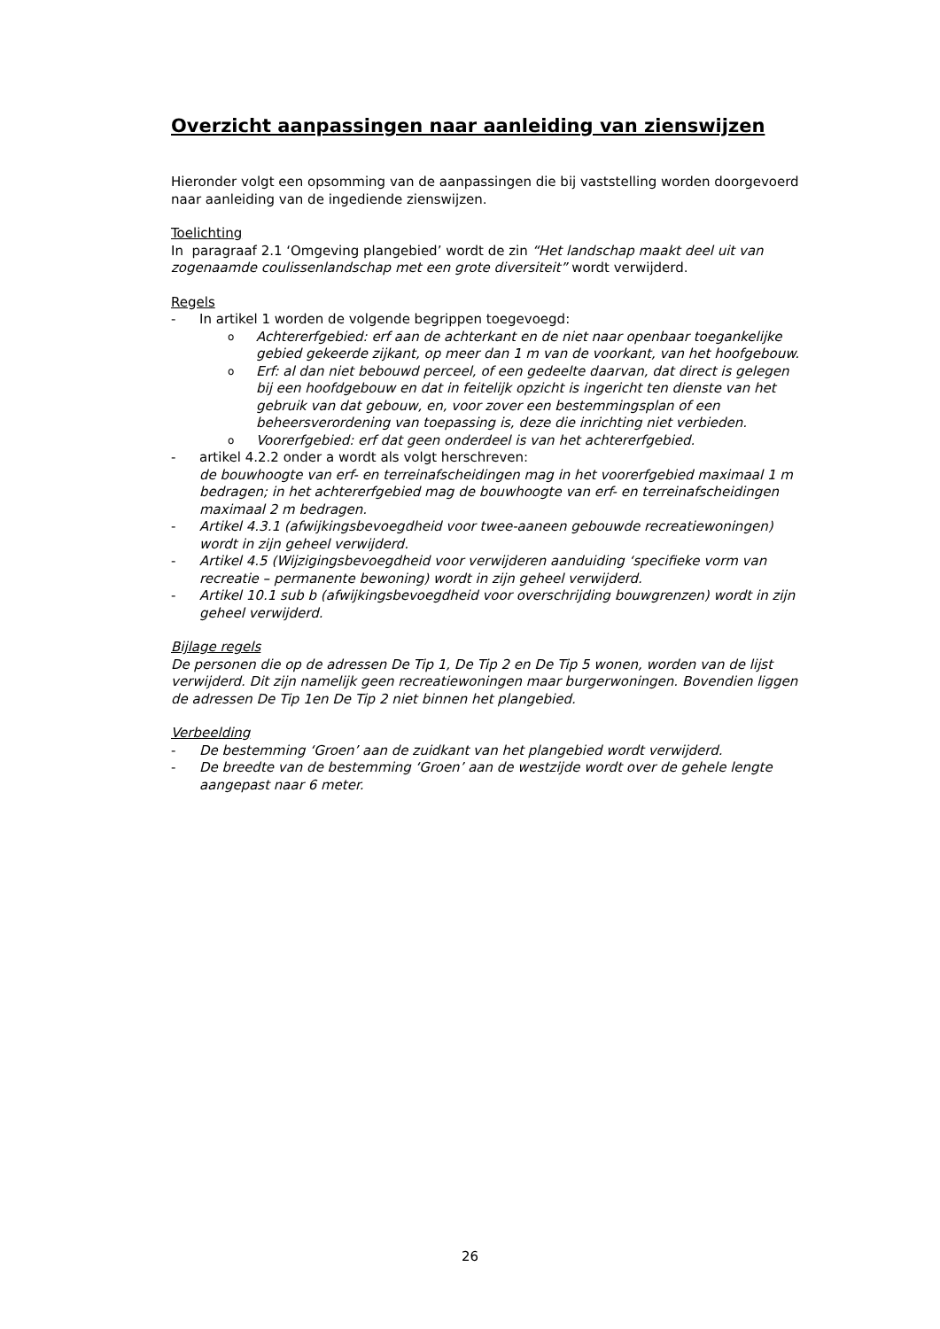Overzicht aanpassingen naar aanleiding van zienswijzen
Hieronder volgt een opsomming van de aanpassingen die bij vaststelling worden doorgevoerd naar aanleiding van de ingediende zienswijzen.
Toelichting
In paragraaf 2.1 ‘Omgeving plangebied’ wordt de zin “Het landschap maakt deel uit van zogenaamde coulissenlandschap met een grote diversiteit” wordt verwijderd.
Regels
- In artikel 1 worden de volgende begrippen toegevoegd:
o Achtererfgebied: erf aan de achterkant en de niet naar openbaar toegankelijke gebied gekeerde zijkant, op meer dan 1 m van de voorkant, van het hoofgebouw.
o Erf: al dan niet bebouwd perceel, of een gedeelte daarvan, dat direct is gelegen bij een hoofdgebouw en dat in feitelijk opzicht is ingericht ten dienste van het gebruik van dat gebouw, en, voor zover een bestemmingsplan of een beheersverordening van toepassing is, deze die inrichting niet verbieden.
o Voorerfgebied: erf dat geen onderdeel is van het achtererfgebied.
- artikel 4.2.2 onder a wordt als volgt herschreven:
de bouwhoogte van erf- en terreinafscheidingen mag in het voorerfgebied maximaal 1 m bedragen; in het achtererfgebied mag de bouwhoogte van erf- en terreinafscheidingen maximaal 2 m bedragen.
- Artikel 4.3.1 (afwijkingsbevoegdheid voor twee-aaneen gebouwde recreatiewoningen) wordt in zijn geheel verwijderd.
- Artikel 4.5 (Wijzigingsbevoegdheid voor verwijderen aanduiding ‘specifieke vorm van recreatie – permanente bewoning) wordt in zijn geheel verwijderd.
- Artikel 10.1 sub b (afwijkingsbevoegdheid voor overschrijding bouwgrenzen) wordt in zijn geheel verwijderd.
Bijlage regels
De personen die op de adressen De Tip 1, De Tip 2 en De Tip 5 wonen, worden van de lijst verwijderd. Dit zijn namelijk geen recreatiewoningen maar burgerwoningen. Bovendien liggen de adressen De Tip 1en De Tip 2 niet binnen het plangebied.
Verbeelding
- De bestemming ‘Groen’ aan de zuidkant van het plangebied wordt verwijderd.
- De breedte van de bestemming ‘Groen’ aan de westzijde wordt over de gehele lengte aangepast naar 6 meter.
26